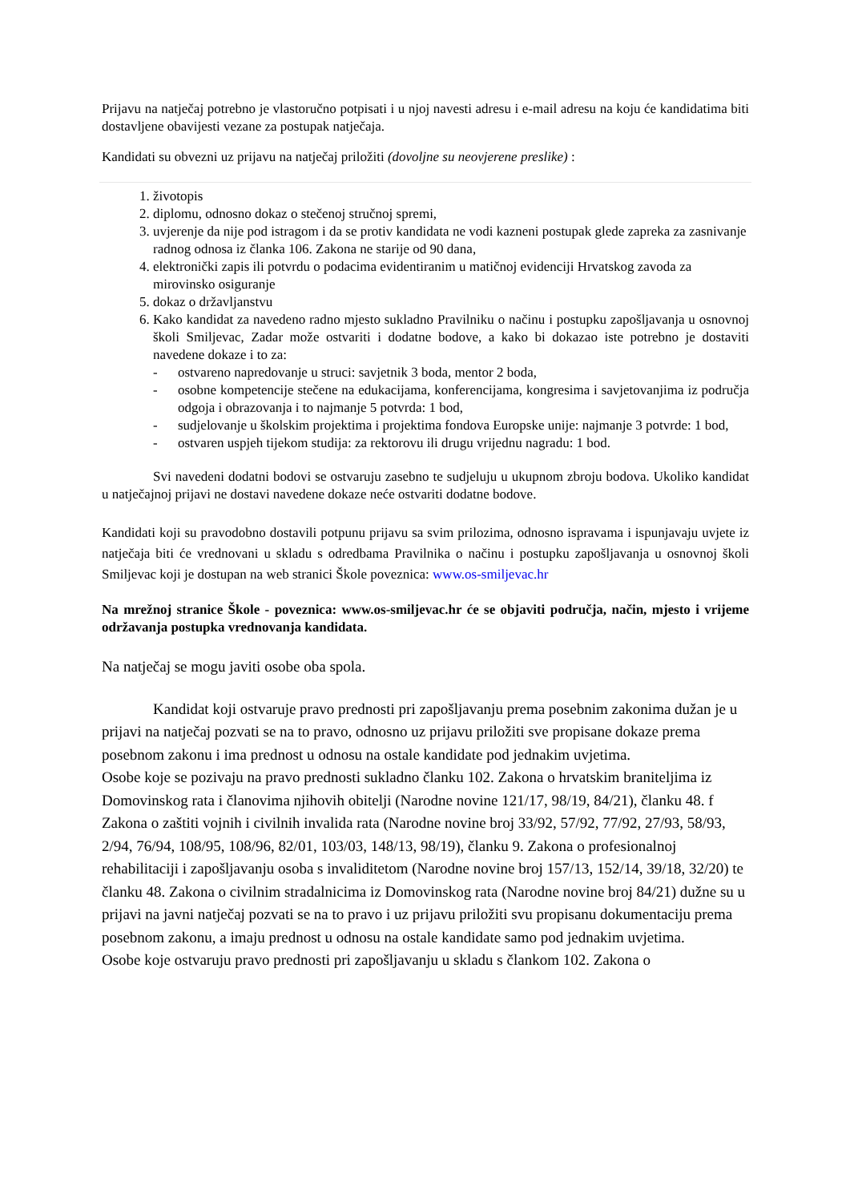Prijavu na natječaj potrebno je vlastoručno potpisati i u njoj navesti adresu i e-mail adresu na koju će kandidatima biti dostavljene obavijesti vezane za postupak natječaja.
Kandidati su obvezni uz prijavu na natječaj priložiti (dovoljne su neovjerene preslike) :
1. životopis
2. diplomu, odnosno dokaz o stečenoj stručnoj spremi,
3. uvjerenje da nije pod istragom i da se protiv kandidata ne vodi kazneni postupak glede zapreka za zasnivanje radnog odnosa iz članka 106. Zakona ne starije od 90 dana,
4. elektronički zapis ili potvrdu o podacima evidentiranim u matičnoj evidenciji Hrvatskog zavoda za mirovinsko osiguranje
5. dokaz o državljanstvu
6. Kako kandidat za navedeno radno mjesto sukladno Pravilniku o načinu i postupku zapošljavanja u osnovnoj školi Smiljevac, Zadar može ostvariti i dodatne bodove, a kako bi dokazao iste potrebno je dostaviti navedene dokaze i to za:
- ostvareno napredovanje u struci: savjetnik 3 boda, mentor 2 boda,
- osobne kompetencije stečene na edukacijama, konferencijama, kongresima i savjetovanjima iz područja odgoja i obrazovanja i to najmanje 5 potvrda: 1 bod,
- sudjelovanje u školskim projektima i projektima fondova Europske unije: najmanje 3 potvrde: 1 bod,
- ostvaren uspjeh tijekom studija: za rektorovu ili drugu vrijednu nagradu: 1 bod.
Svi navedeni dodatni bodovi se ostvaruju zasebno te sudjeluju u ukupnom zbroju bodova. Ukoliko kandidat u natječajnoj prijavi ne dostavi navedene dokaze neće ostvariti dodatne bodove.
Kandidati koji su pravodobno dostavili potpunu prijavu sa svim prilozima, odnosno ispravama i ispunjavaju uvjete iz natječaja biti će vrednovani u skladu s odredbama Pravilnika o načinu i postupku zapošljavanja u osnovnoj školi Smiljevac koji je dostupan na web stranici Škole poveznica: www.os-smiljevac.hr
Na mrežnoj stranice Škole - poveznica: www.os-smiljevac.hr će se objaviti područja, način, mjesto i vrijeme održavanja postupka vrednovanja kandidata.
Na natječaj se mogu javiti osobe oba spola.
Kandidat koji ostvaruje pravo prednosti pri zapošljavanju prema posebnim zakonima dužan je u prijavi na natječaj pozvati se na to pravo, odnosno uz prijavu priložiti sve propisane dokaze prema posebnom zakonu i ima prednost u odnosu na ostale kandidate pod jednakim uvjetima.
Osobe koje se pozivaju na pravo prednosti sukladno članku 102. Zakona o hrvatskim braniteljima iz Domovinskog rata i članovima njihovih obitelji (Narodne novine 121/17, 98/19, 84/21), članku 48. f Zakona o zaštiti vojnih i civilnih invalida rata (Narodne novine broj 33/92, 57/92, 77/92, 27/93, 58/93, 2/94, 76/94, 108/95, 108/96, 82/01, 103/03, 148/13, 98/19), članku 9. Zakona o profesionalnoj rehabilitaciji i zapošljavanju osoba s invaliditetom (Narodne novine broj 157/13, 152/14, 39/18, 32/20) te članku 48. Zakona o civilnim stradalnicima iz Domovinskog rata (Narodne novine broj 84/21) dužne su u prijavi na javni natječaj pozvati se na to pravo i uz prijavu priložiti svu propisanu dokumentaciju prema posebnom zakonu, a imaju prednost u odnosu na ostale kandidate samo pod jednakim uvjetima.
Osobe koje ostvaruju pravo prednosti pri zapošljavanju u skladu s člankom 102. Zakona o